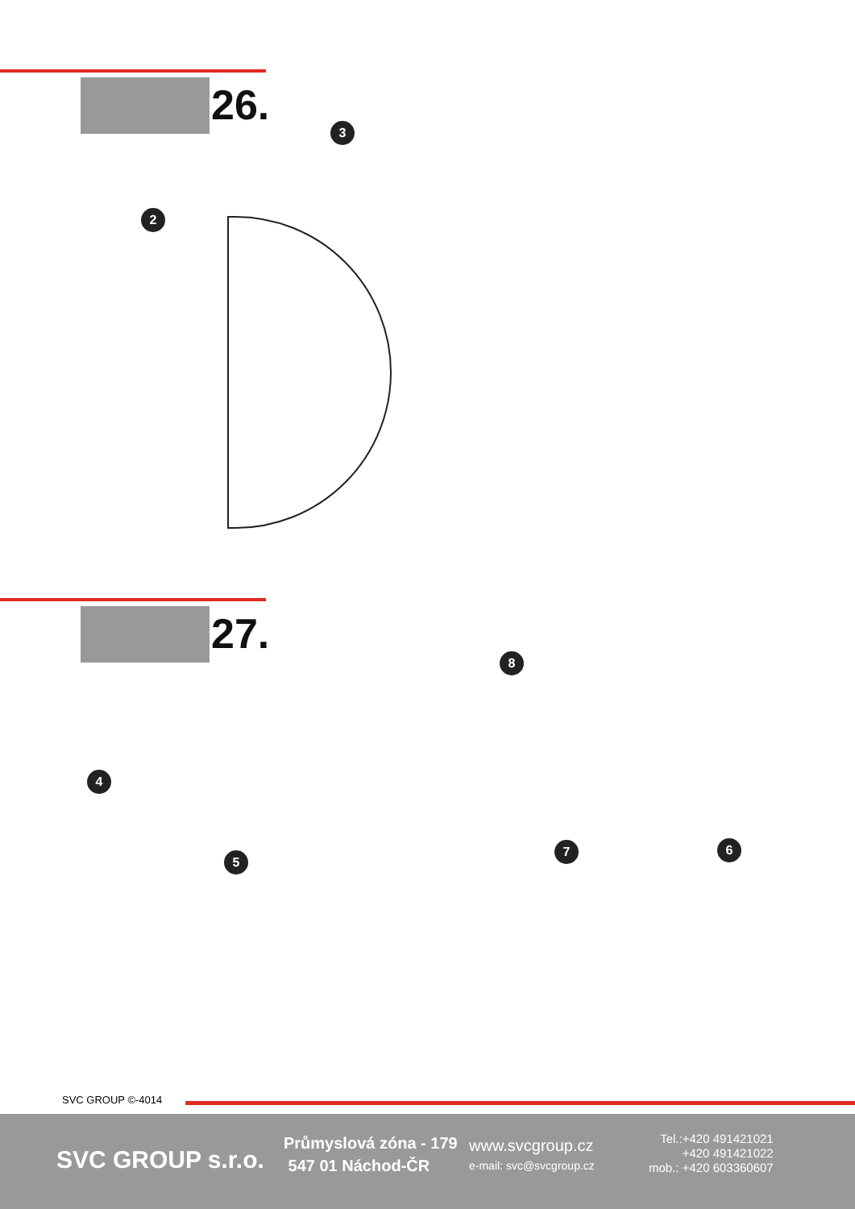26.
2
3
27.
4
5
6 7
8
SVC GROUP ©-4014
SVC GROUP s.r.o.
Průmyslová zóna - 179
547 01 Náchod-ČR
www.svcgroup.cz
e-mail: svc@svcgroup.cz
Tel.:+420 491421021
+420 491421022
mob.: +420 603360607